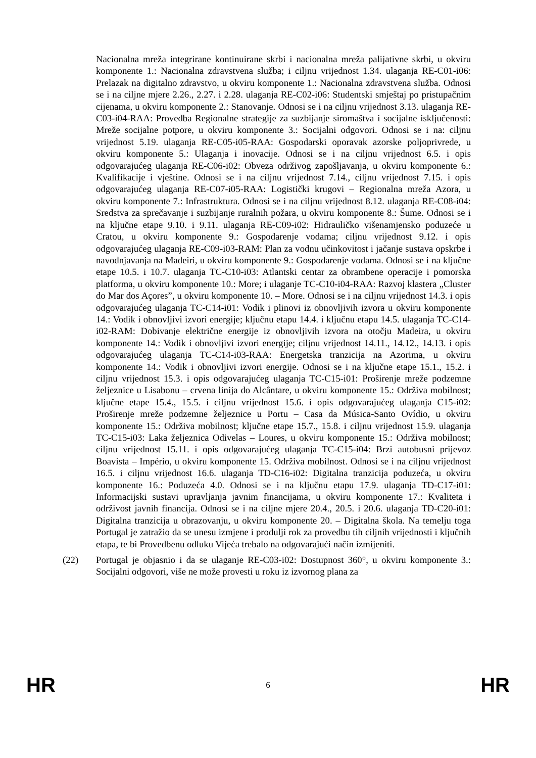Nacionalna mreža integrirane kontinuirane skrbi i nacionalna mreža palijativne skrbi, u okviru komponente 1.: Nacionalna zdravstvena služba; i ciljnu vrijednost 1.34. ulaganja RE-C01-i06: Prelazak na digitalno zdravstvo, u okviru komponente 1.: Nacionalna zdravstvena služba. Odnosi se i na ciljne mjere 2.26., 2.27. i 2.28. ulaganja RE-C02-i06: Studentski smještaj po pristupačnim cijenama, u okviru komponente 2.: Stanovanje. Odnosi se i na ciljnu vrijednost 3.13. ulaganja RE-C03-i04-RAA: Provedba Regionalne strategije za suzbijanje siromaštva i socijalne isključenosti: Mreže socijalne potpore, u okviru komponente 3.: Socijalni odgovori. Odnosi se i na: ciljnu vrijednost 5.19. ulaganja RE-C05-i05-RAA: Gospodarski oporavak azorske poljoprivrede, u okviru komponente 5.: Ulaganja i inovacije. Odnosi se i na ciljnu vrijednost 6.5. i opis odgovarajućeg ulaganja RE-C06-i02: Obveza održivog zapošljavanja, u okviru komponente 6.: Kvalifikacije i vještine. Odnosi se i na ciljnu vrijednost 7.14., ciljnu vrijednost 7.15. i opis odgovarajućeg ulaganja RE-C07-i05-RAA: Logistički krugovi – Regionalna mreža Azora, u okviru komponente 7.: Infrastruktura. Odnosi se i na ciljnu vrijednost 8.12. ulaganja RE-C08-i04: Sredstva za sprečavanje i suzbijanje ruralnih požara, u okviru komponente 8.: Šume. Odnosi se i na ključne etape 9.10. i 9.11. ulaganja RE-C09-i02: Hidrauličko višenamjensko poduzeće u Cratou, u okviru komponente 9.: Gospodarenje vodama; ciljnu vrijednost 9.12. i opis odgovarajućeg ulaganja RE-C09-i03-RAM: Plan za vodnu učinkovitost i jačanje sustava opskrbe i navodnjavanja na Madeiri, u okviru komponente 9.: Gospodarenje vodama. Odnosi se i na ključne etape 10.5. i 10.7. ulaganja TC-C10-i03: Atlantski centar za obrambene operacije i pomorska platforma, u okviru komponente 10.: More; i ulaganje TC-C10-i04-RAA: Razvoj klastera „Cluster do Mar dos Açores”, u okviru komponente 10. – More. Odnosi se i na ciljnu vrijednost 14.3. i opis odgovarajućeg ulaganja TC-C14-i01: Vodik i plinovi iz obnovljivih izvora u okviru komponente 14.: Vodik i obnovljivi izvori energije; ključnu etapu 14.4. i ključnu etapu 14.5. ulaganja TC-C14-i02-RAM: Dobivanje električne energije iz obnovljivih izvora na otočju Madeira, u okviru komponente 14.: Vodik i obnovljivi izvori energije; ciljnu vrijednost 14.11., 14.12., 14.13. i opis odgovarajućeg ulaganja TC-C14-i03-RAA: Energetska tranzicija na Azorima, u okviru komponente 14.: Vodik i obnovljivi izvori energije. Odnosi se i na ključne etape 15.1., 15.2. i ciljnu vrijednost 15.3. i opis odgovarajućeg ulaganja TC-C15-i01: Proširenje mreže podzemne željeznice u Lisabonu – crvena linija do Alcântare, u okviru komponente 15.: Održiva mobilnost; ključne etape 15.4., 15.5. i ciljnu vrijednost 15.6. i opis odgovarajućeg ulaganja C15-i02: Proširenje mreže podzemne željeznice u Portu – Casa da Música-Santo Ovídio, u okviru komponente 15.: Održiva mobilnost; ključne etape 15.7., 15.8. i ciljnu vrijednost 15.9. ulaganja TC-C15-i03: Laka željeznica Odivelas – Loures, u okviru komponente 15.: Održiva mobilnost; ciljnu vrijednost 15.11. i opis odgovarajućeg ulaganja TC-C15-i04: Brzi autobusni prijevoz Boavista – Império, u okviru komponente 15. Održiva mobilnost. Odnosi se i na ciljnu vrijednost 16.5. i ciljnu vrijednost 16.6. ulaganja TD-C16-i02: Digitalna tranzicija poduzeća, u okviru komponente 16.: Poduzeća 4.0. Odnosi se i na ključnu etapu 17.9. ulaganja TD-C17-i01: Informacijski sustavi upravljanja javnim financijama, u okviru komponente 17.: Kvaliteta i održivost javnih financija. Odnosi se i na ciljne mjere 20.4., 20.5. i 20.6. ulaganja TD-C20-i01: Digitalna tranzicija u obrazovanju, u okviru komponente 20. – Digitalna škola. Na temelju toga Portugal je zatražio da se unesu izmjene i produlji rok za provedbu tih ciljnih vrijednosti i ključnih etapa, te bi Provedbenu odluku Vijeća trebalo na odgovarajući način izmijeniti.
(22) Portugal je objasnio i da se ulaganje RE-C03-i02: Dostupnost 360°, u okviru komponente 3.: Socijalni odgovori, više ne može provesti u roku iz izvornog plana za
HR 6 HR